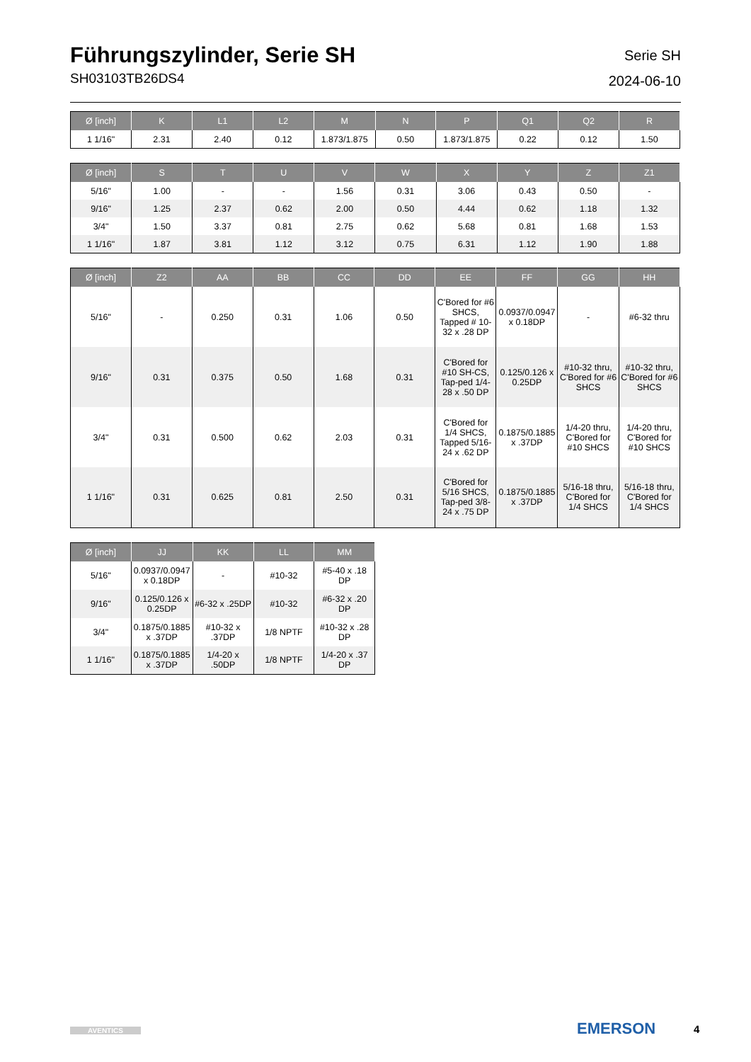Führungszylinder, Serie SH
SH03103TB26DS4
Serie SH
2024-06-10
| Ø [inch] | K | L1 | L2 | M | N | P | Q1 | Q2 | R |
| --- | --- | --- | --- | --- | --- | --- | --- | --- | --- |
| 1 1/16" | 2.31 | 2.40 | 0.12 | 1.873/1.875 | 0.50 | 1.873/1.875 | 0.22 | 0.12 | 1.50 |
| Ø [inch] | S | T | U | V | W | X | Y | Z | Z1 |
| --- | --- | --- | --- | --- | --- | --- | --- | --- | --- |
| 5/16" | 1.00 | - | - | 1.56 | 0.31 | 3.06 | 0.43 | 0.50 | - |
| 9/16" | 1.25 | 2.37 | 0.62 | 2.00 | 0.50 | 4.44 | 0.62 | 1.18 | 1.32 |
| 3/4" | 1.50 | 3.37 | 0.81 | 2.75 | 0.62 | 5.68 | 0.81 | 1.68 | 1.53 |
| 1 1/16" | 1.87 | 3.81 | 1.12 | 3.12 | 0.75 | 6.31 | 1.12 | 1.90 | 1.88 |
| Ø [inch] | Z2 | AA | BB | CC | DD | EE | FF | GG | HH |
| --- | --- | --- | --- | --- | --- | --- | --- | --- | --- |
| 5/16" | - | 0.250 | 0.31 | 1.06 | 0.50 | C'Bored for #6 SHCS, Tapped # 10-32 x .28 DP | 0.0937/0.0947 x 0.18DP | - | #6-32 thru |
| 9/16" | 0.31 | 0.375 | 0.50 | 1.68 | 0.31 | C'Bored for #10 SH-CS, Tap-ped 1/4-28 x .50 DP | 0.125/0.126 x 0.25DP | #10-32 thru, C'Bored for #6 SHCS | #10-32 thru, C'Bored for #6 SHCS |
| 3/4" | 0.31 | 0.500 | 0.62 | 2.03 | 0.31 | C'Bored for 1/4 SHCS, Tapped 5/16-24 x .62 DP | 0.1875/0.1885 x .37DP | 1/4-20 thru, C'Bored for #10 SHCS | 1/4-20 thru, C'Bored for #10 SHCS |
| 1 1/16" | 0.31 | 0.625 | 0.81 | 2.50 | 0.31 | C'Bored for 5/16 SHCS, Tap-ped 3/8-24 x .75 DP | 0.1875/0.1885 x .37DP | 5/16-18 thru, C'Bored for 1/4 SHCS | 5/16-18 thru, C'Bored for 1/4 SHCS |
| Ø [inch] | JJ | KK | LL | MM |
| --- | --- | --- | --- | --- |
| 5/16" | 0.0937/0.0947 x 0.18DP | - | #10-32 | #5-40 x .18 DP |
| 9/16" | 0.125/0.126 x 0.25DP | #6-32 x .25DP | #10-32 | #6-32 x .20 DP |
| 3/4" | 0.1875/0.1885 x .37DP | #10-32 x .37DP | 1/8 NPTF | #10-32 x .28 DP |
| 1 1/16" | 0.1875/0.1885 x .37DP | 1/4-20 x .50DP | 1/8 NPTF | 1/4-20 x .37 DP |
AVENTICS EMERSON 4